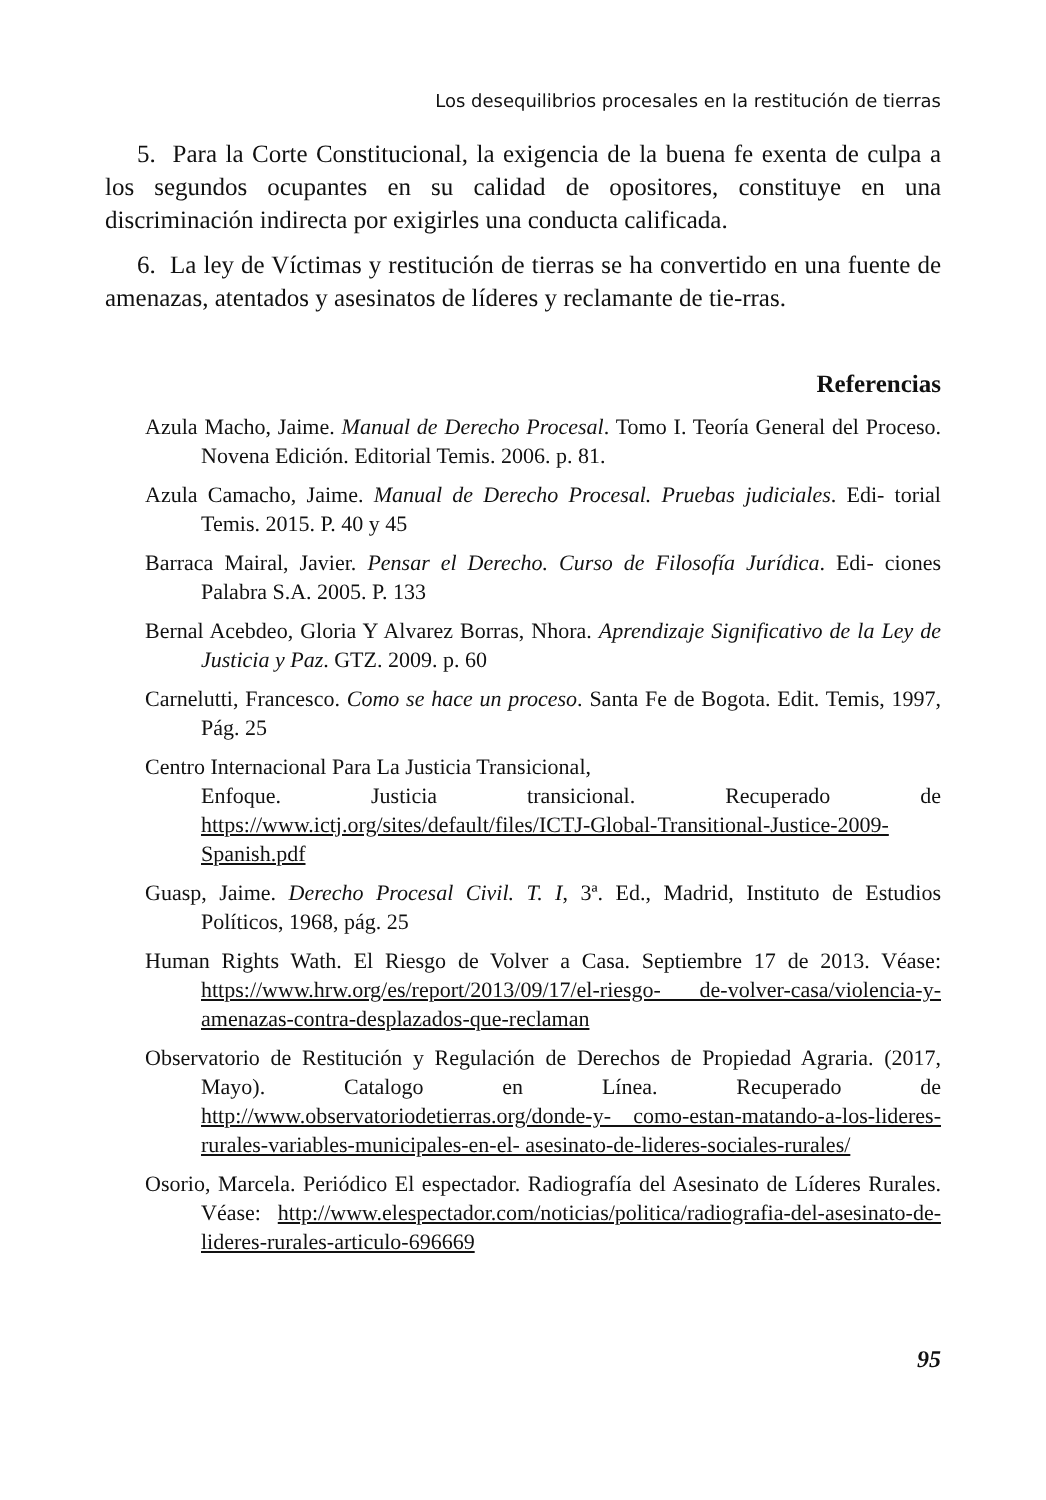Los desequilibrios procesales en la restitución de tierras
5. Para la Corte Constitucional, la exigencia de la buena fe exenta de culpa a los segundos ocupantes en su calidad de opositores, constituye en una discriminación indirecta por exigirles una conducta calificada.
6. La ley de Víctimas y restitución de tierras se ha convertido en una fuente de amenazas, atentados y asesinatos de líderes y reclamante de tie-rras.
Referencias
Azula Macho, Jaime. Manual de Derecho Procesal. Tomo I. Teoría General del Proceso. Novena Edición. Editorial Temis. 2006. p. 81.
Azula Camacho, Jaime. Manual de Derecho Procesal. Pruebas judiciales. Edi- torial Temis. 2015. P. 40 y 45
Barraca Mairal, Javier. Pensar el Derecho. Curso de Filosofía Jurídica. Edi- ciones Palabra S.A. 2005. P. 133
Bernal Acebdeo, Gloria Y Alvarez Borras, Nhora. Aprendizaje Significativo de la Ley de Justicia y Paz. GTZ. 2009. p. 60
Carnelutti, Francesco. Como se hace un proceso. Santa Fe de Bogota. Edit. Temis, 1997, Pág. 25
Centro Internacional Para La Justicia Transicional,
Enfoque. Justicia transicional. Recuperado de https://www.ictj.org/sites/default/files/ICTJ-Global-Transitional-Justice-2009-Spanish.pdf
Guasp, Jaime. Derecho Procesal Civil. T. I, 3ª. Ed., Madrid, Instituto de Estudios Políticos, 1968, pág. 25
Human Rights Wath. El Riesgo de Volver a Casa. Septiembre 17 de 2013. Véase: https://www.hrw.org/es/report/2013/09/17/el-riesgo- de-volver-casa/violencia-y-amenazas-contra-desplazados-que-reclaman
Observatorio de Restitución y Regulación de Derechos de Propiedad Agraria. (2017, Mayo). Catalogo en Línea. Recuperado de http://www.observatoriodetierras.org/donde-y- como-estan-matando-a-los-lideres-rurales-variables-municipales-en-el- asesinato-de-lideres-sociales-rurales/
Osorio, Marcela. Periódico El espectador. Radiografía del Asesinato de Líderes Rurales. Véase: http://www.elespectador.com/noticias/politica/radiografia-del-asesinato-de-lideres-rurales-articulo-696669
95